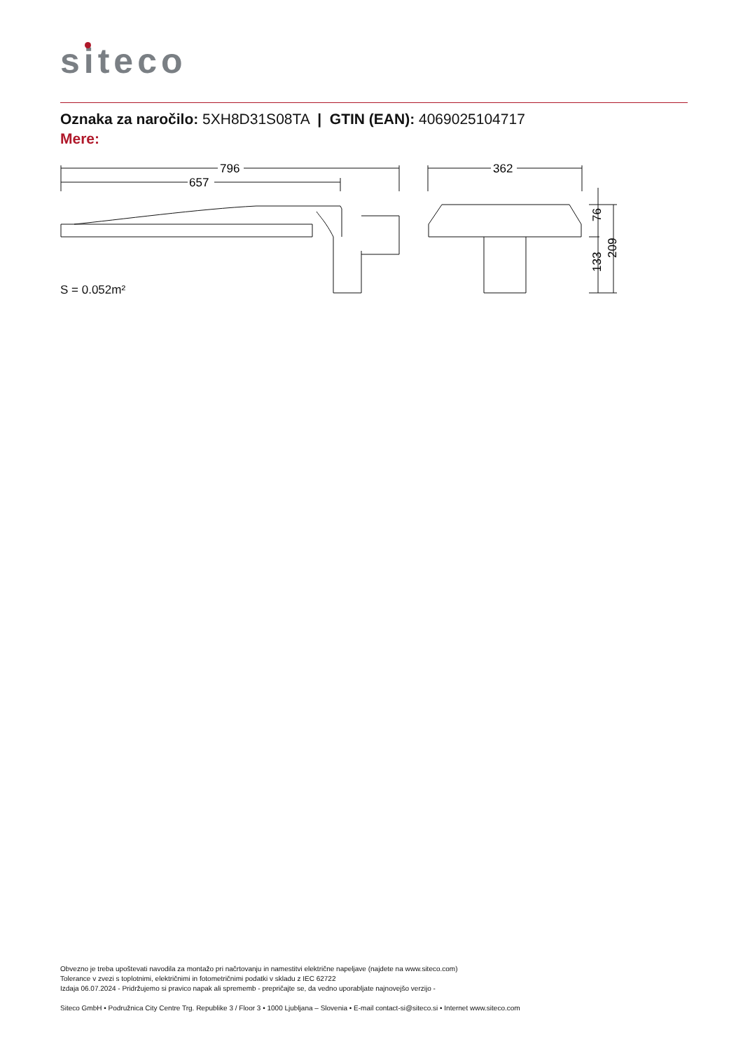siteco
Oznaka za naročilo: 5XH8D31S08TA | GTIN (EAN): 4069025104717
Mere:
796
657
362
76
133
209
S = 0.052m²
Obvezno je treba upoštevati navodila za montažo pri načrtovanju in namestitvi električne napeljave (najdete na www.siteco.com)
Tolerance v zvezi s toplotnimi, električnimi in fotometričnimi podatki v skladu z IEC 62722
Izdaja 06.07.2024 - Pridržujemo si pravico napak ali sprememb - prepričajte se, da vedno uporabljate najnovejšo verzijo -
Siteco GmbH • Podružnica City Centre Trg. Republike 3 / Floor 3 • 1000 Ljubljana – Slovenia • E-mail contact-si@siteco.si • Internet www.siteco.com